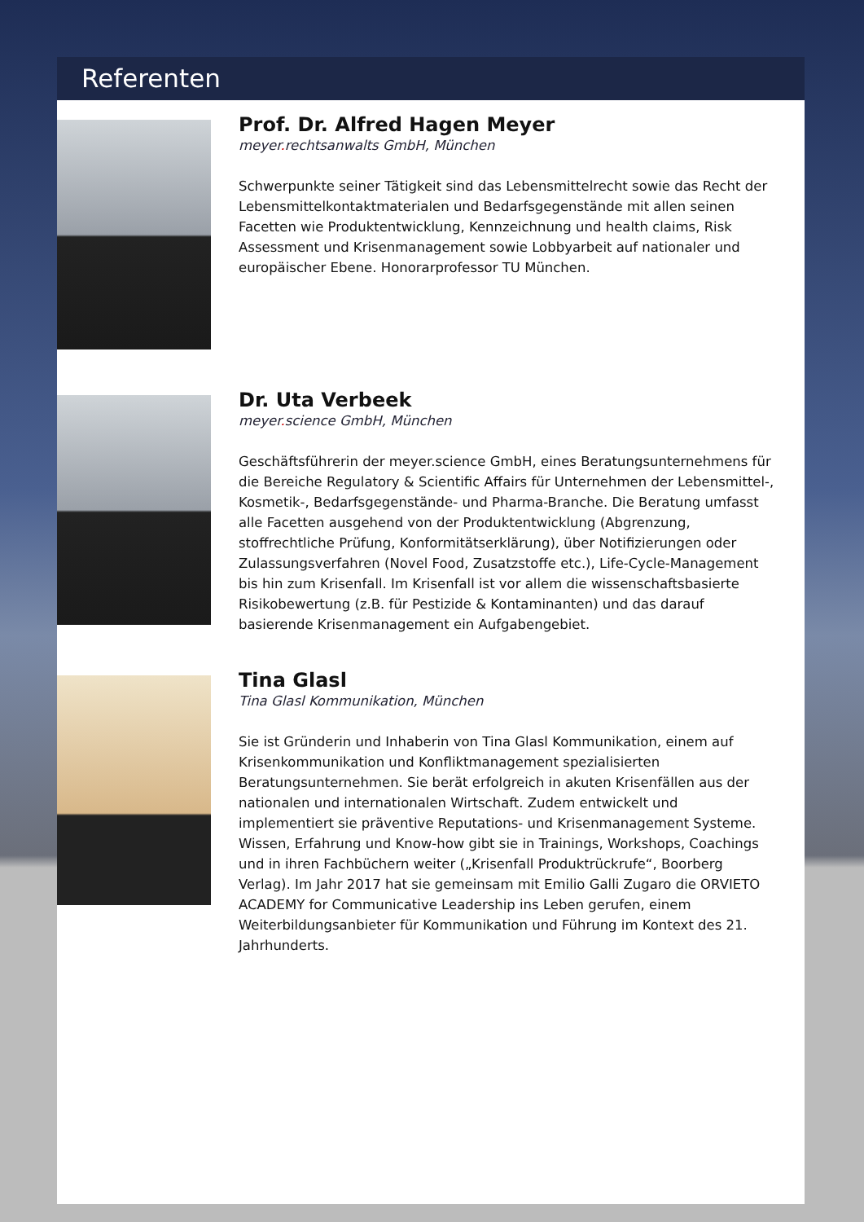Referenten
Prof. Dr. Alfred Hagen Meyer
meyer. rechtsanwalts GmbH, München
Schwerpunkte seiner Tätigkeit sind das Lebensmittelrecht sowie das Recht der Lebensmittelkontaktmaterialen und Bedarfsgegenstände mit allen seinen Facetten wie Produktentwicklung, Kennzeichnung und health claims, Risk Assessment und Krisenmanagement sowie Lobbyarbeit auf nationaler und europäischer Ebene. Honorarprofessor TU München.
Dr. Uta Verbeek
meyer. science GmbH, München
Geschäftsführerin der meyer.science GmbH, eines Beratungsunternehmens für die Bereiche Regulatory & Scientific Affairs für Unternehmen der Lebensmittel-, Kosmetik-, Bedarfsgegenstände- und Pharma-Branche. Die Beratung umfasst alle Facetten ausgehend von der Produktentwicklung (Abgrenzung, stoffrechtliche Prüfung, Konformitätserklärung), über Notifizierungen oder Zulassungsverfahren (Novel Food, Zusatzstoffe etc.), Life-Cycle-Management bis hin zum Krisenfall. Im Krisenfall ist vor allem die wissenschaftsbasierte Risikobewertung (z.B. für Pestizide & Kontaminanten) und das darauf basierende Krisenmanagement ein Aufgabengebiet.
Tina Glasl
Tina Glasl Kommunikation, München
Sie ist Gründerin und Inhaberin von Tina Glasl Kommunikation, einem auf Krisenkommunikation und Konfliktmanagement spezialisierten Beratungsunternehmen. Sie berät erfolgreich in akuten Krisenfällen aus der nationalen und internationalen Wirtschaft. Zudem entwickelt und implementiert sie präventive Reputations- und Krisenmanagement Systeme. Wissen, Erfahrung und Know-how gibt sie in Trainings, Workshops, Coachings und in ihren Fachbüchern weiter („Krisenfall Produktrückrufe“, Boorberg Verlag). Im Jahr 2017 hat sie gemeinsam mit Emilio Galli Zugaro die ORVIETO ACADEMY for Communicative Leadership ins Leben gerufen, einem Weiterbildungsanbieter für Kommunikation und Führung im Kontext des 21. Jahrhunderts.